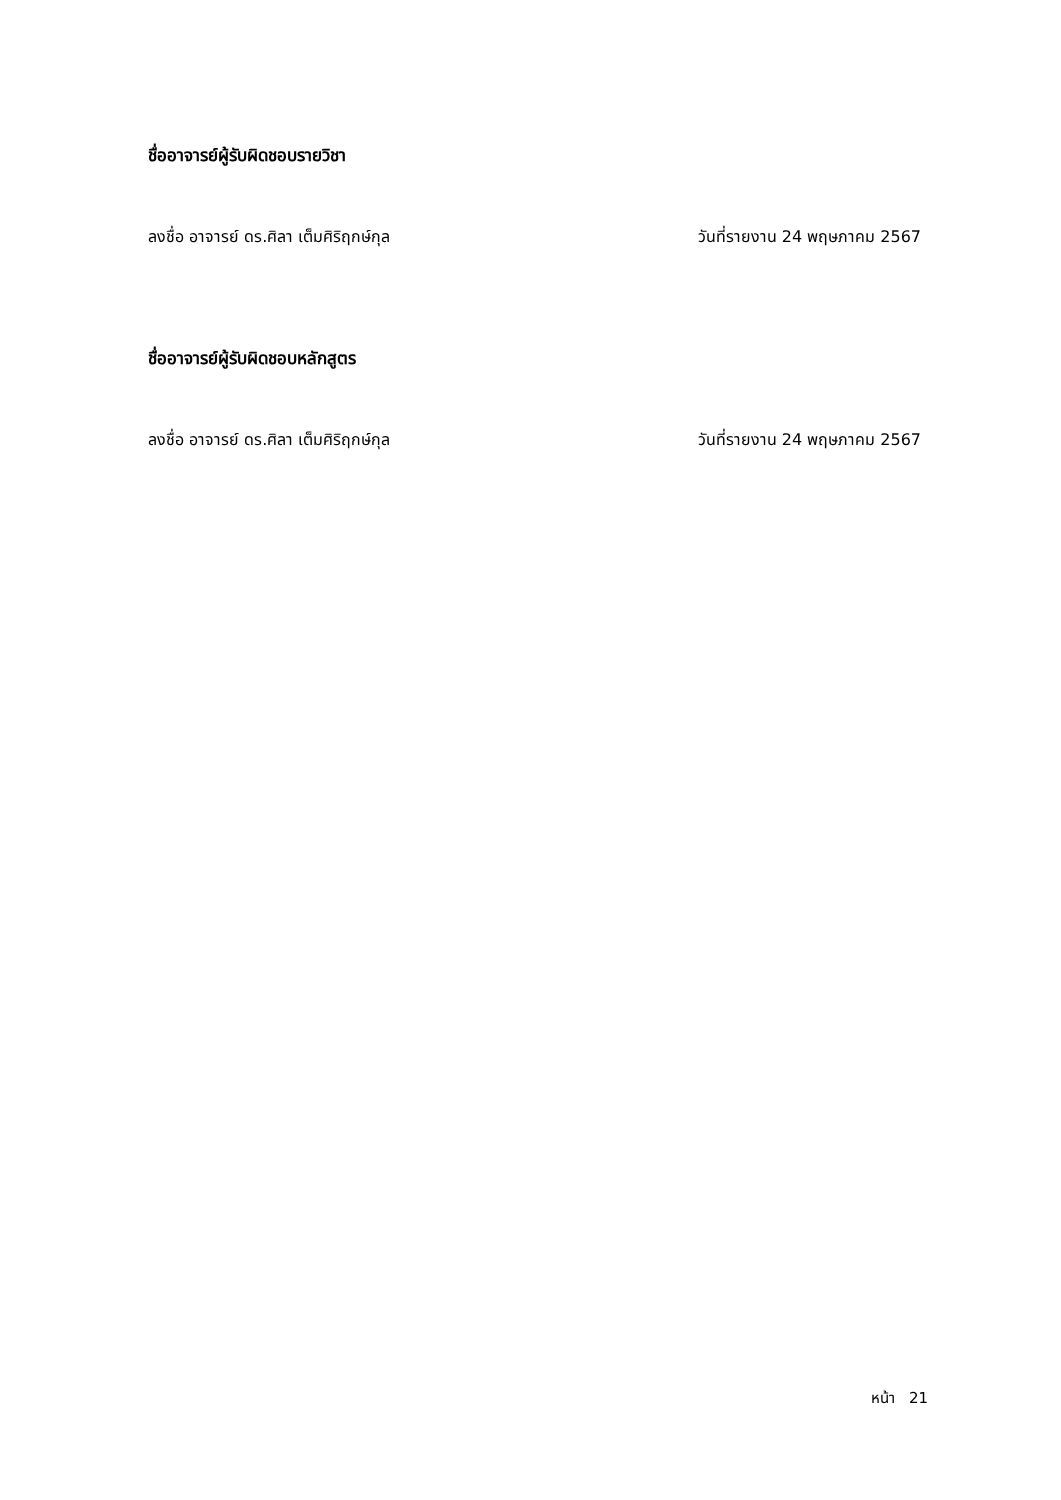ชื่ออาจารย์ผู้รับผิดชอบรายวิชา
ลงชื่อ อาจารย์ ดร.ศิลา เต็มศิริฤกษ์กุล วันที่รายงาน 24 พฤษภาคม 2567
ชื่ออาจารย์ผู้รับผิดชอบหลักสูตร
ลงชื่อ อาจารย์ ดร.ศิลา เต็มศิริฤกษ์กุล วันที่รายงาน 24 พฤษภาคม 2567
หน้า 21